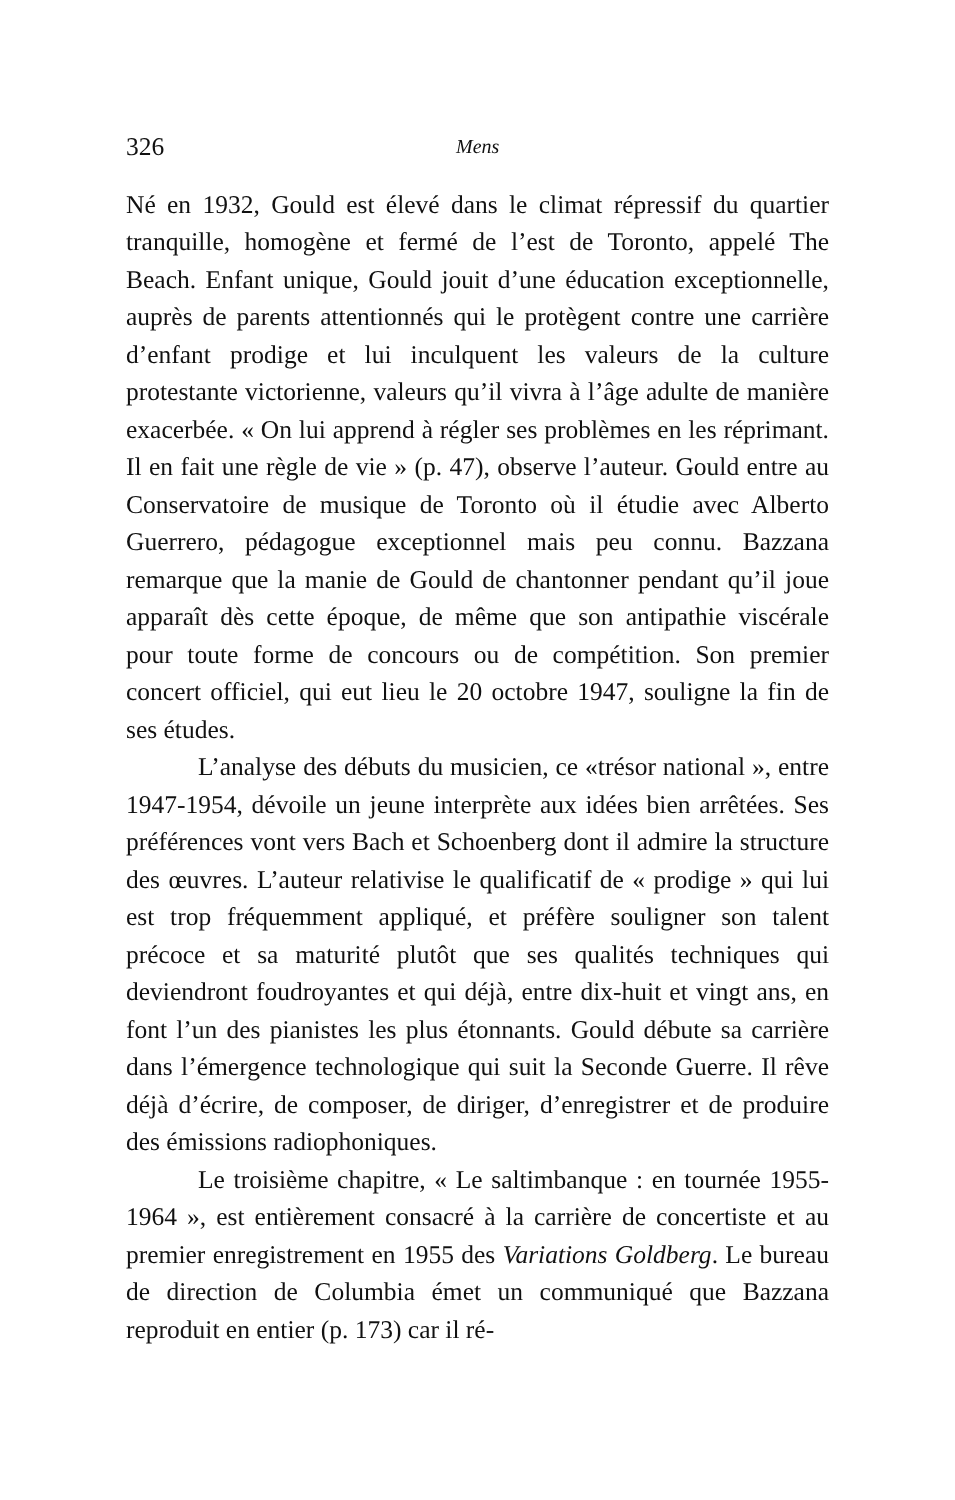326 Mens
Né en 1932, Gould est élevé dans le climat répressif du quartier tranquille, homogène et fermé de l’est de Toronto, appelé The Beach. Enfant unique, Gould jouit d’une éducation exceptionnelle, auprès de parents attentionnés qui le protègent contre une carrière d’enfant prodige et lui inculquent les valeurs de la culture protestante victorienne, valeurs qu’il vivra à l’âge adulte de manière exacerbée. « On lui apprend à régler ses problèmes en les réprimant. Il en fait une règle de vie » (p. 47), observe l’auteur. Gould entre au Conservatoire de musique de Toronto où il étudie avec Alberto Guerrero, pédagogue exceptionnel mais peu connu. Bazzana remarque que la manie de Gould de chantonner pendant qu’il joue apparaît dès cette époque, de même que son antipathie viscérale pour toute forme de concours ou de compétition. Son premier concert officiel, qui eut lieu le 20 octobre 1947, souligne la fin de ses études.
L’analyse des débuts du musicien, ce «trésor national », entre 1947-1954, dévoile un jeune interprète aux idées bien arrêtées. Ses préférences vont vers Bach et Schoenberg dont il admire la structure des œuvres. L’auteur relativise le qualificatif de « prodige » qui lui est trop fréquemment appliqué, et préfère souligner son talent précoce et sa maturité plutôt que ses qualités techniques qui deviendront foudroyantes et qui déjà, entre dix-huit et vingt ans, en font l’un des pianistes les plus étonnants. Gould débute sa carrière dans l’émergence technologique qui suit la Seconde Guerre. Il rêve déjà d’écrire, de composer, de diriger, d’enregistrer et de produire des émissions radiophoniques.
Le troisième chapitre, « Le saltimbanque : en tournée 1955-1964 », est entièrement consacré à la carrière de concertiste et au premier enregistrement en 1955 des Variations Goldberg. Le bureau de direction de Columbia émet un communiqué que Bazzana reproduit en entier (p. 173) car il ré-